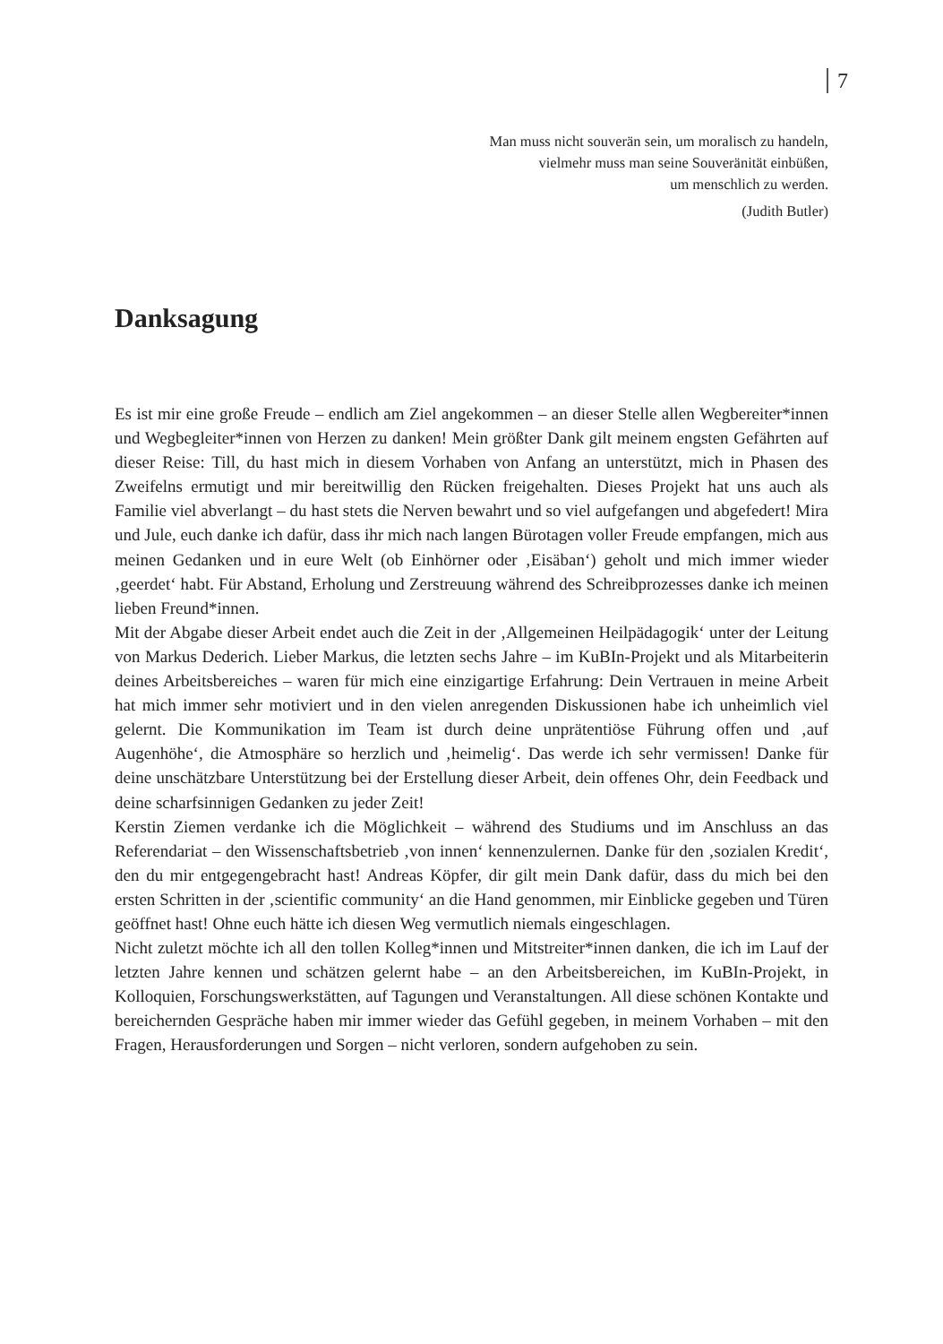7
Man muss nicht souverän sein, um moralisch zu handeln,
vielmehr muss man seine Souveränität einbüßen,
um menschlich zu werden.
(Judith Butler)
Danksagung
Es ist mir eine große Freude – endlich am Ziel angekommen – an dieser Stelle allen Wegbereiter*innen und Wegbegleiter*innen von Herzen zu danken! Mein größter Dank gilt meinem engsten Gefährten auf dieser Reise: Till, du hast mich in diesem Vorhaben von Anfang an unterstützt, mich in Phasen des Zweifelns ermutigt und mir bereitwillig den Rücken freigehalten. Dieses Projekt hat uns auch als Familie viel abverlangt – du hast stets die Nerven bewahrt und so viel aufgefangen und abgefedert! Mira und Jule, euch danke ich dafür, dass ihr mich nach langen Bürotagen voller Freude empfangen, mich aus meinen Gedanken und in eure Welt (ob Einhörner oder ‚Eisäban‘) geholt und mich immer wieder ‚geerdet‘ habt. Für Abstand, Erholung und Zerstreuung während des Schreibprozesses danke ich meinen lieben Freund*innen.
Mit der Abgabe dieser Arbeit endet auch die Zeit in der ‚Allgemeinen Heilpädagogik‘ unter der Leitung von Markus Dederich. Lieber Markus, die letzten sechs Jahre – im KuBIn-Projekt und als Mitarbeiterin deines Arbeitsbereiches – waren für mich eine einzigartige Erfahrung: Dein Vertrauen in meine Arbeit hat mich immer sehr motiviert und in den vielen anregenden Diskussionen habe ich unheimlich viel gelernt. Die Kommunikation im Team ist durch deine unprätentiöse Führung offen und ‚auf Augenhöhe‘, die Atmosphäre so herzlich und ‚heimelig‘. Das werde ich sehr vermissen! Danke für deine unschätzbare Unterstützung bei der Erstellung dieser Arbeit, dein offenes Ohr, dein Feedback und deine scharfsinnigen Gedanken zu jeder Zeit!
Kerstin Ziemen verdanke ich die Möglichkeit – während des Studiums und im Anschluss an das Referendariat – den Wissenschaftsbetrieb ‚von innen‘ kennenzulernen. Danke für den ‚sozialen Kredit‘, den du mir entgegengebracht hast! Andreas Köpfer, dir gilt mein Dank dafür, dass du mich bei den ersten Schritten in der ‚scientific community‘ an die Hand genommen, mir Einblicke gegeben und Türen geöffnet hast! Ohne euch hätte ich diesen Weg vermutlich niemals eingeschlagen.
Nicht zuletzt möchte ich all den tollen Kolleg*innen und Mitstreiter*innen danken, die ich im Lauf der letzten Jahre kennen und schätzen gelernt habe – an den Arbeitsbereichen, im KuBIn-Projekt, in Kolloquien, Forschungswerkstätten, auf Tagungen und Veranstaltungen. All diese schönen Kontakte und bereichernden Gespräche haben mir immer wieder das Gefühl gegeben, in meinem Vorhaben – mit den Fragen, Herausforderungen und Sorgen – nicht verloren, sondern aufgehoben zu sein.